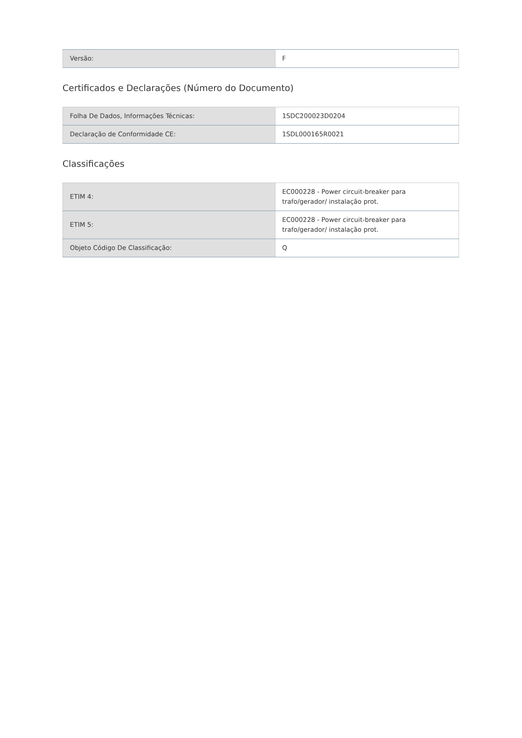| Versão: | F |
Certificados e Declarações (Número do Documento)
| Folha De Dados, Informações Técnicas: | 1SDC200023D0204 |
| Declaração de Conformidade CE: | 1SDL000165R0021 |
Classificações
| ETIM 4: | EC000228 - Power circuit-breaker para trafo/gerador/ instalação prot. |
| ETIM 5: | EC000228 - Power circuit-breaker para trafo/gerador/ instalação prot. |
| Objeto Código De Classificação: | Q |